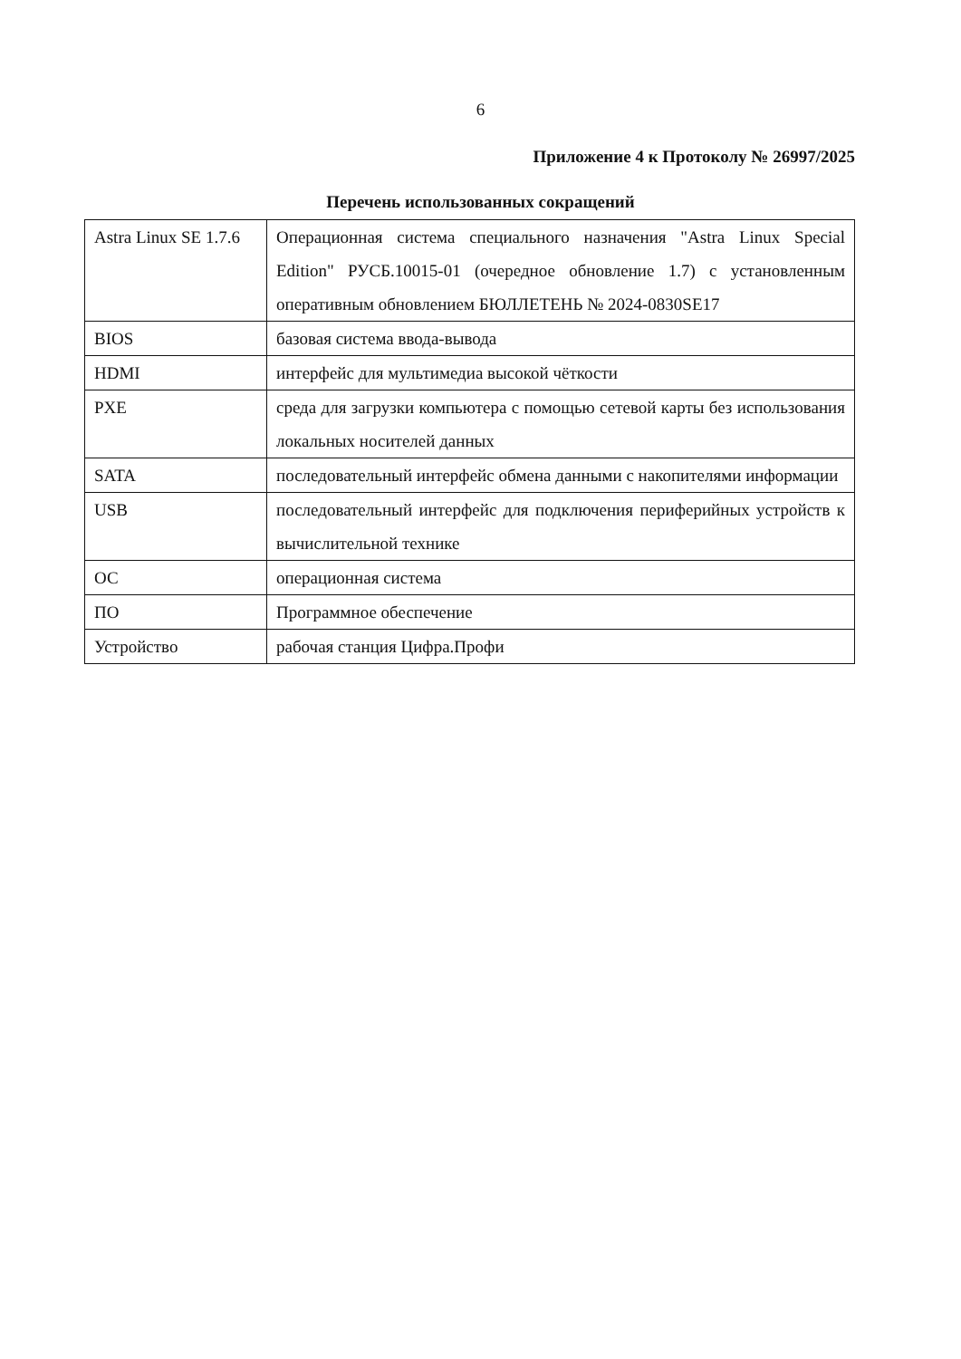6
Приложение 4 к Протоколу № 26997/2025
Перечень использованных сокращений
| Astra Linux SE 1.7.6 | Операционная система специального назначения "Astra Linux Special Edition" РУСБ.10015-01 (очередное обновление 1.7) с установленным оперативным обновлением БЮЛЛЕТЕНЬ № 2024-0830SE17 |
| BIOS | базовая система ввода-вывода |
| HDMI | интерфейс для мультимедиа высокой чёткости |
| PXE | среда для загрузки компьютера с помощью сетевой карты без использования локальных носителей данных |
| SATA | последовательный интерфейс обмена данными с накопителями информации |
| USB | последовательный интерфейс для подключения периферийных устройств к вычислительной технике |
| ОС | операционная система |
| ПО | Программное обеспечение |
| Устройство | рабочая станция Цифра.Профи |